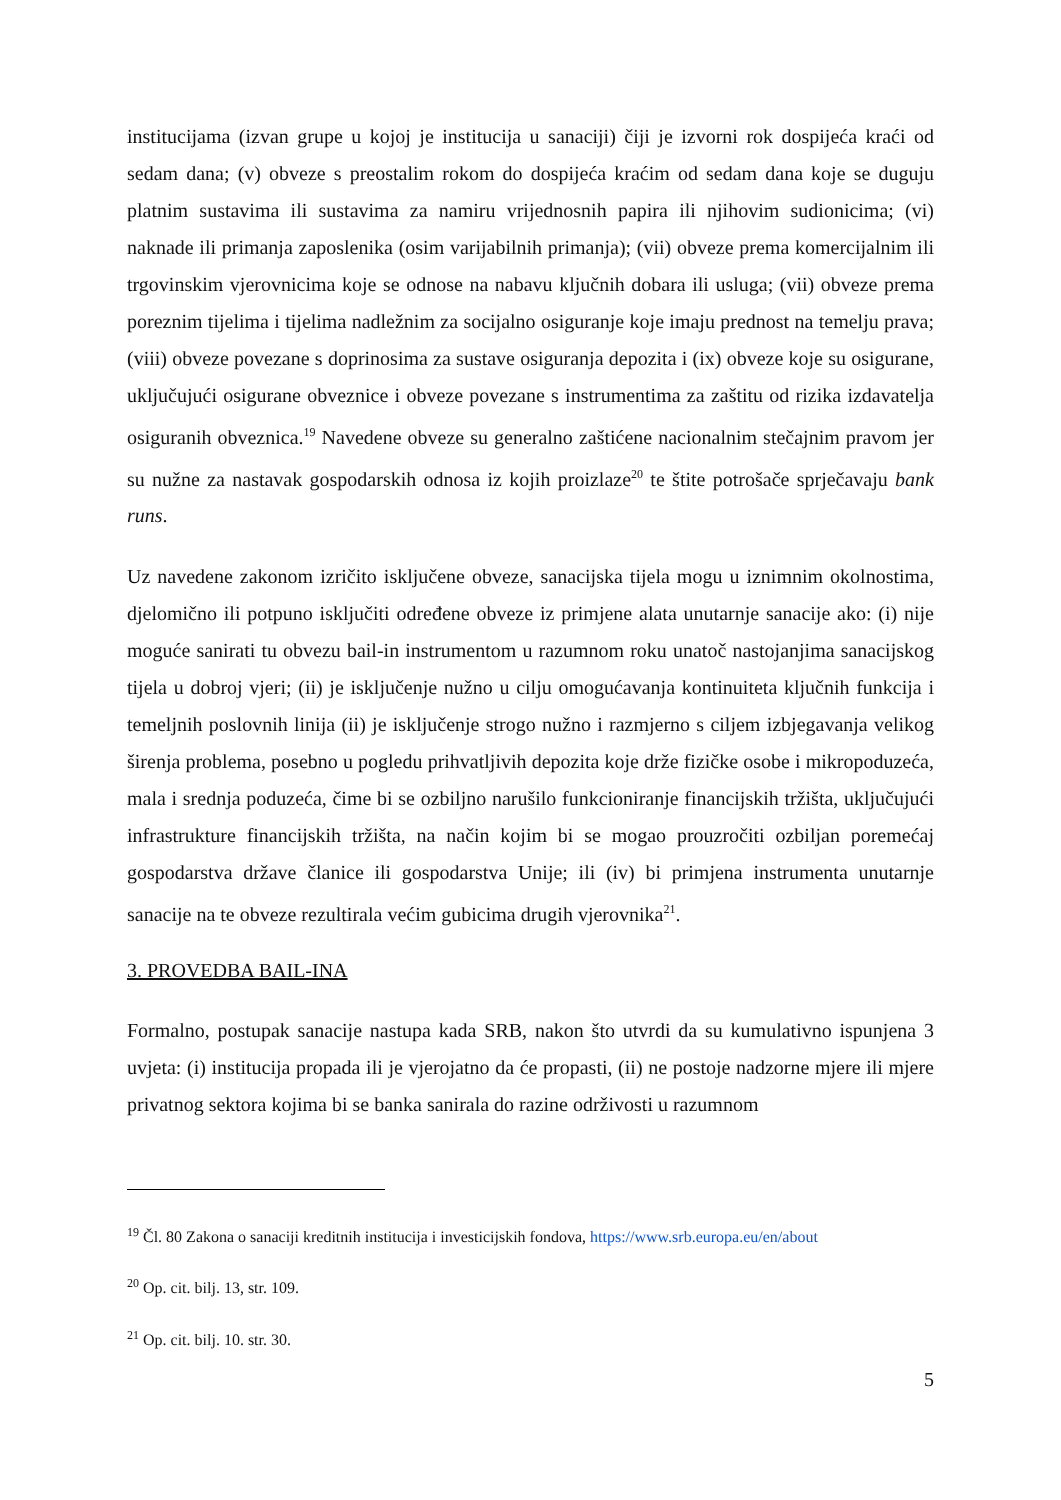institucijama (izvan grupe u kojoj je institucija u sanaciji) čiji je izvorni rok dospijeća kraći od sedam dana; (v) obveze s preostalim rokom do dospijeća kraćim od sedam dana koje se duguju platnim sustavima ili sustavima za namiru vrijednosnih papira ili njihovim sudionicima; (vi) naknade ili primanja zaposlenika (osim varijabilnih primanja); (vii) obveze prema komercijalnim ili trgovinskim vjerovnicima koje se odnose na nabavu ključnih dobara ili usluga; (vii) obveze prema poreznim tijelima i tijelima nadležnim za socijalno osiguranje koje imaju prednost na temelju prava; (viii) obveze povezane s doprinosima za sustave osiguranja depozita i (ix) obveze koje su osigurane, uključujući osigurane obveznice i obveze povezane s instrumentima za zaštitu od rizika izdavatelja osiguranih obveznica.<sup>19</sup> Navedene obveze su generalno zaštićene nacionalnim stečajnim pravom jer su nužne za nastavak gospodarskih odnosa iz kojih proizlaze<sup>20</sup> te štite potrošače sprječavaju bank runs.
Uz navedene zakonom izričito isključene obveze, sanacijska tijela mogu u iznimnim okolnostima, djelomično ili potpuno isključiti određene obveze iz primjene alata unutarnje sanacije ako: (i) nije moguće sanirati tu obvezu bail-in instrumentom u razumnom roku unatoč nastojanjima sanacijskog tijela u dobroj vjeri; (ii) je isključenje nužno u cilju omogućavanja kontinuiteta ključnih funkcija i temeljnih poslovnih linija (ii) je isključenje strogo nužno i razmjerno s ciljem izbjegavanja velikog širenja problema, posebno u pogledu prihvatljivih depozita koje drže fizičke osobe i mikropoduzeća, mala i srednja poduzeća, čime bi se ozbiljno narušilo funkcioniranje financijskih tržišta, uključujući infrastrukture financijskih tržišta, na način kojim bi se mogao prouzročiti ozbiljan poremećaj gospodarstva države članice ili gospodarstva Unije; ili (iv) bi primjena instrumenta unutarnje sanacije na te obveze rezultirala većim gubicima drugih vjerovnika<sup>21</sup>.
3. PROVEDBA BAIL-INA
Formalno, postupak sanacije nastupa kada SRB, nakon što utvrdi da su kumulativno ispunjena 3 uvjeta: (i) institucija propada ili je vjerojatno da će propasti, (ii) ne postoje nadzorne mjere ili mjere privatnog sektora kojima bi se banka sanirala do razine održivosti u razumnom
<sup>19</sup> Čl. 80 Zakona o sanaciji kreditnih institucija i investicijskih fondova, https://www.srb.europa.eu/en/about
<sup>20</sup> Op. cit. bilj. 13, str. 109.
<sup>21</sup> Op. cit. bilj. 10. str. 30.
5